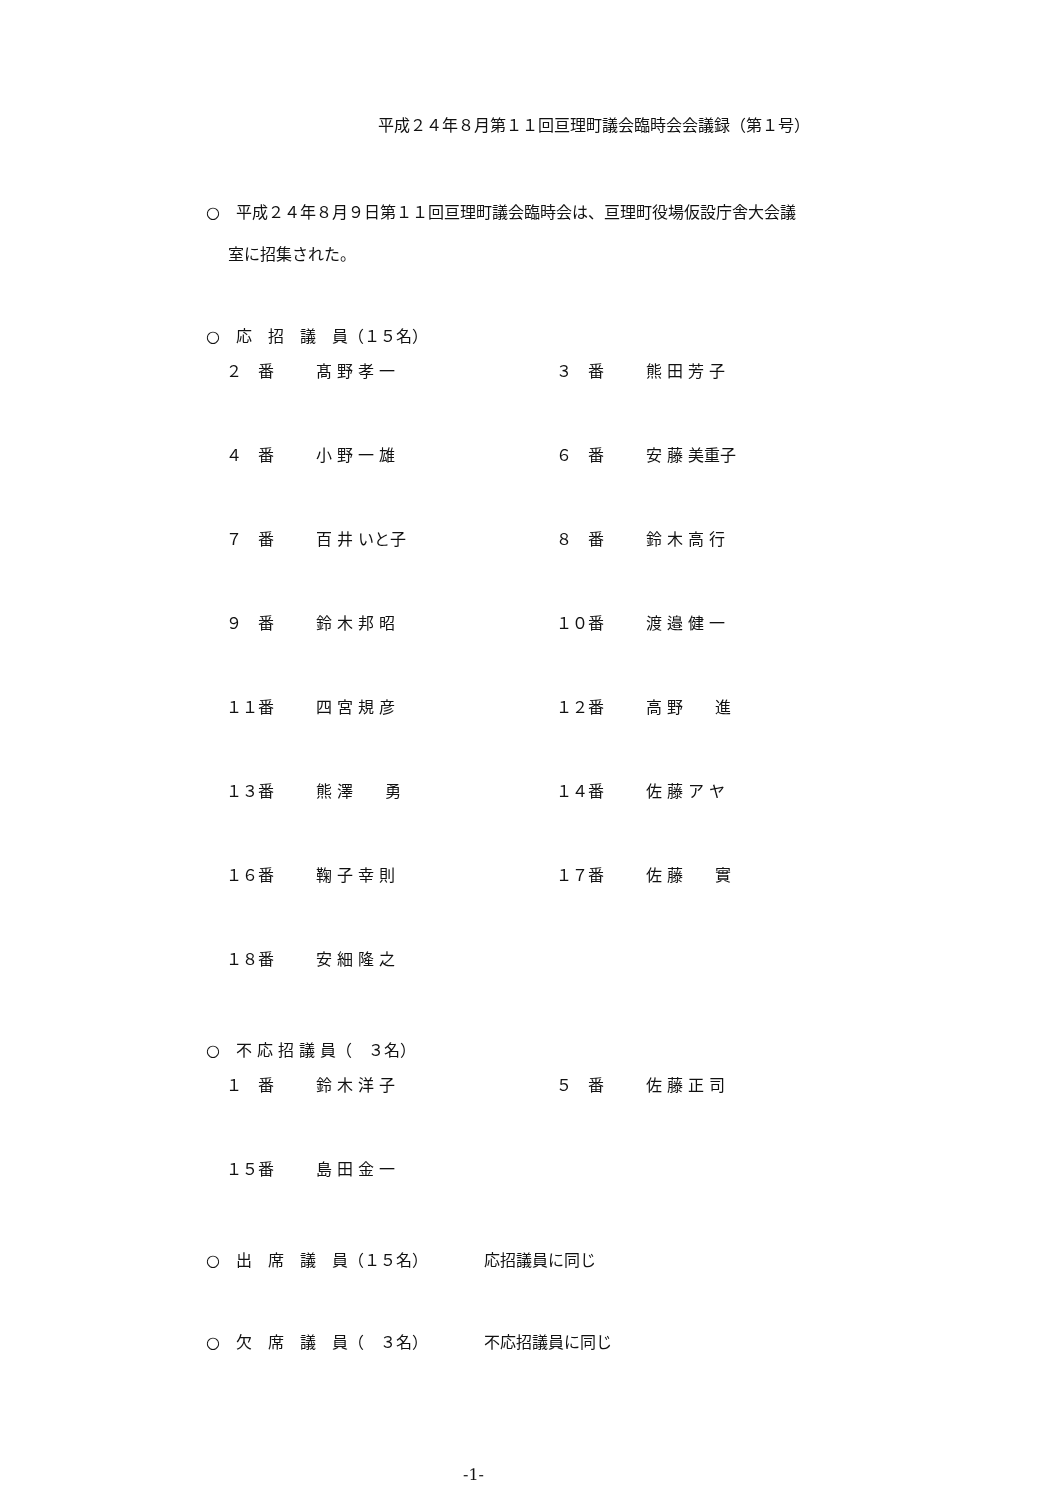平成２４年８月第１１回亘理町議会臨時会会議録（第１号）
○　平成２４年８月９日第１１回亘理町議会臨時会は、亘理町役場仮設庁舎大会議
室に招集された。
○　応　招　議　員（１５名）
| ２ 番 | 髙 野 孝 一 | ３ 番 | 熊 田 芳 子 |
| ４ 番 | 小 野 一 雄 | ６ 番 | 安 藤 美重子 |
| ７ 番 | 百 井 いと子 | ８ 番 | 鈴 木 高 行 |
| ９ 番 | 鈴 木 邦 昭 | １０番 | 渡 邉 健 一 |
| １１番 | 四 宮 規 彦 | １２番 | 高 野 進 |
| １３番 | 熊 澤 勇 | １４番 | 佐 藤 ア ヤ |
| １６番 | 鞠 子 幸 則 | １７番 | 佐 藤 實 |
| １８番 | 安 細 隆 之 | | |
○　不 応 招 議 員（　３名）
| １ 番 | 鈴 木 洋 子 | ５ 番 | 佐 藤 正 司 |
| １５番 | 島 田 金 一 | | |
○　出　席　議　員（１５名）　　　　応招議員に同じ
○　欠　席　議　員（　３名）　　　　不応招議員に同じ
-1-